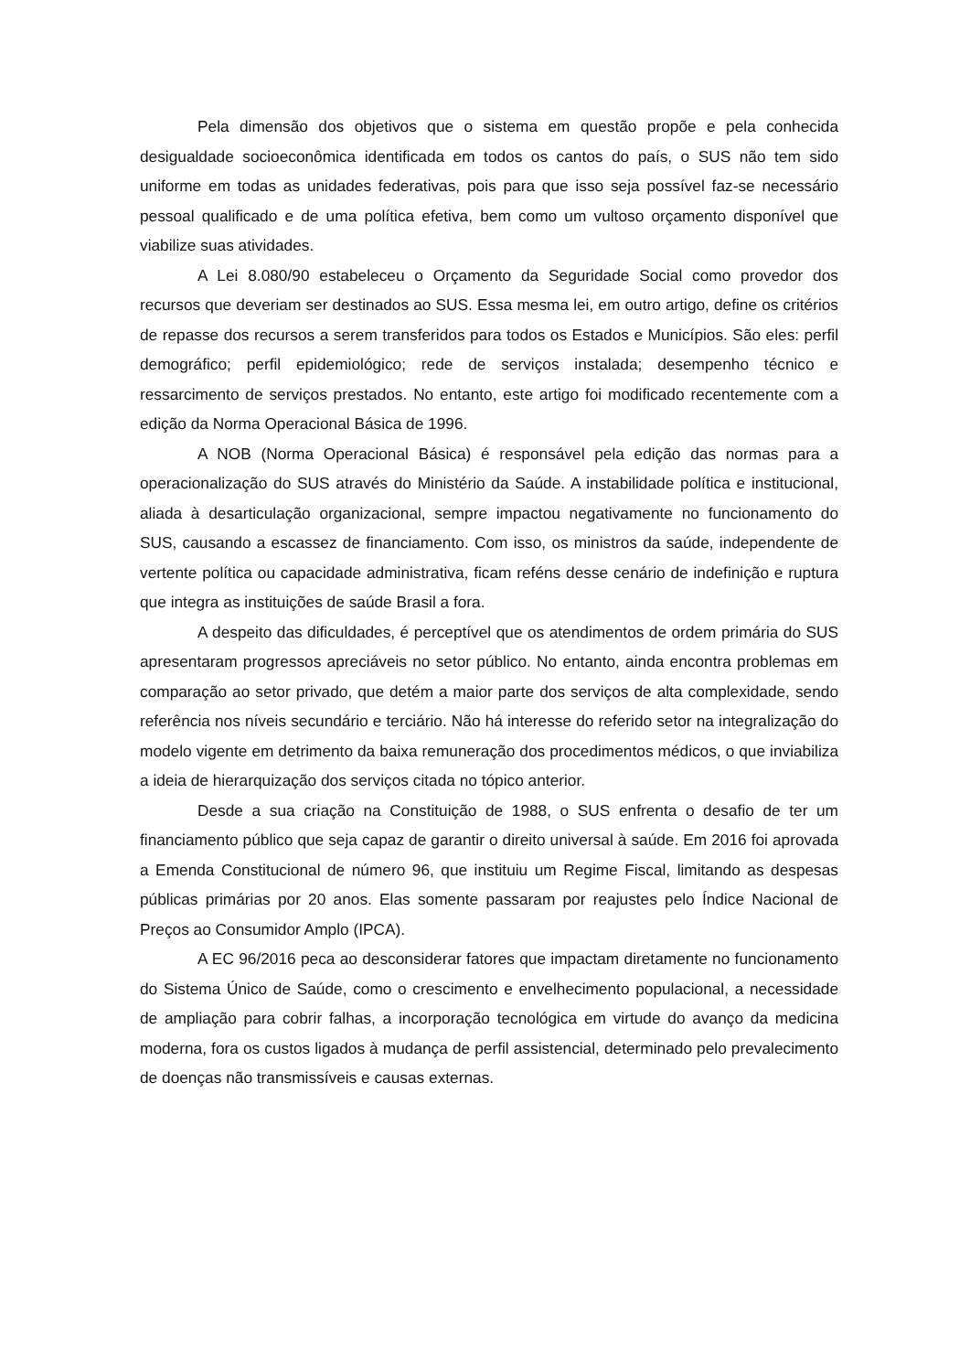Pela dimensão dos objetivos que o sistema em questão propõe e pela conhecida desigualdade socioeconômica identificada em todos os cantos do país, o SUS não tem sido uniforme em todas as unidades federativas, pois para que isso seja possível faz-se necessário pessoal qualificado e de uma política efetiva, bem como um vultoso orçamento disponível que viabilize suas atividades.
A Lei 8.080/90 estabeleceu o Orçamento da Seguridade Social como provedor dos recursos que deveriam ser destinados ao SUS. Essa mesma lei, em outro artigo, define os critérios de repasse dos recursos a serem transferidos para todos os Estados e Municípios. São eles: perfil demográfico; perfil epidemiológico; rede de serviços instalada; desempenho técnico e ressarcimento de serviços prestados. No entanto, este artigo foi modificado recentemente com a edição da Norma Operacional Básica de 1996.
A NOB (Norma Operacional Básica) é responsável pela edição das normas para a operacionalização do SUS através do Ministério da Saúde. A instabilidade política e institucional, aliada à desarticulação organizacional, sempre impactou negativamente no funcionamento do SUS, causando a escassez de financiamento. Com isso, os ministros da saúde, independente de vertente política ou capacidade administrativa, ficam reféns desse cenário de indefinição e ruptura que integra as instituições de saúde Brasil a fora.
A despeito das dificuldades, é perceptível que os atendimentos de ordem primária do SUS apresentaram progressos apreciáveis no setor público. No entanto, ainda encontra problemas em comparação ao setor privado, que detém a maior parte dos serviços de alta complexidade, sendo referência nos níveis secundário e terciário. Não há interesse do referido setor na integralização do modelo vigente em detrimento da baixa remuneração dos procedimentos médicos, o que inviabiliza a ideia de hierarquização dos serviços citada no tópico anterior.
Desde a sua criação na Constituição de 1988, o SUS enfrenta o desafio de ter um financiamento público que seja capaz de garantir o direito universal à saúde. Em 2016 foi aprovada a Emenda Constitucional de número 96, que instituiu um Regime Fiscal, limitando as despesas públicas primárias por 20 anos. Elas somente passaram por reajustes pelo Índice Nacional de Preços ao Consumidor Amplo (IPCA).
A EC 96/2016 peca ao desconsiderar fatores que impactam diretamente no funcionamento do Sistema Único de Saúde, como o crescimento e envelhecimento populacional, a necessidade de ampliação para cobrir falhas, a incorporação tecnológica em virtude do avanço da medicina moderna, fora os custos ligados à mudança de perfil assistencial, determinado pelo prevalecimento de doenças não transmissíveis e causas externas.